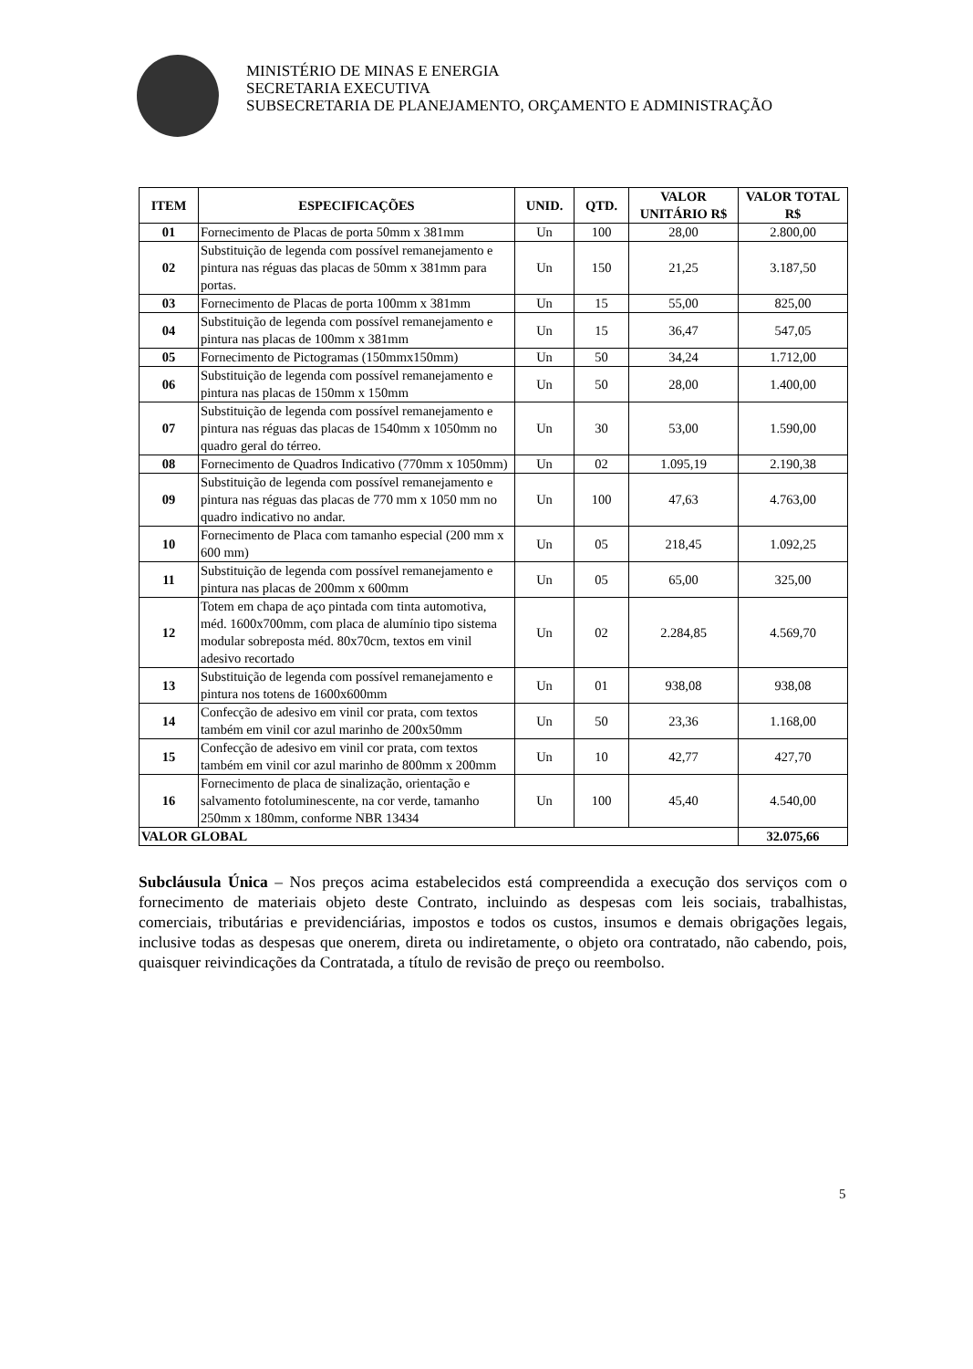MINISTÉRIO DE MINAS E ENERGIA
SECRETARIA EXECUTIVA
SUBSECRETARIA DE PLANEJAMENTO, ORÇAMENTO E ADMINISTRAÇÃO
| ITEM | ESPECIFICAÇÕES | UNID. | QTD. | VALOR UNITÁRIO R$ | VALOR TOTAL R$ |
| --- | --- | --- | --- | --- | --- |
| 01 | Fornecimento de Placas de porta 50mm x 381mm | Un | 100 | 28,00 | 2.800,00 |
| 02 | Substituição de legenda com possível remanejamento e pintura nas réguas das placas de 50mm x 381mm para portas. | Un | 150 | 21,25 | 3.187,50 |
| 03 | Fornecimento de Placas de porta 100mm x 381mm | Un | 15 | 55,00 | 825,00 |
| 04 | Substituição de legenda com possível remanejamento e pintura nas placas de 100mm x 381mm | Un | 15 | 36,47 | 547,05 |
| 05 | Fornecimento de Pictogramas (150mmx150mm) | Un | 50 | 34,24 | 1.712,00 |
| 06 | Substituição de legenda com possível remanejamento e pintura nas placas de 150mm x 150mm | Un | 50 | 28,00 | 1.400,00 |
| 07 | Substituição de legenda com possível remanejamento e pintura nas réguas das placas de 1540mm x 1050mm no quadro geral do térreo. | Un | 30 | 53,00 | 1.590,00 |
| 08 | Fornecimento de Quadros Indicativo (770mm x 1050mm) | Un | 02 | 1.095,19 | 2.190,38 |
| 09 | Substituição de legenda com possível remanejamento e pintura nas réguas das placas de 770 mm x 1050 mm no quadro indicativo no andar. | Un | 100 | 47,63 | 4.763,00 |
| 10 | Fornecimento de Placa com tamanho especial (200 mm x 600 mm) | Un | 05 | 218,45 | 1.092,25 |
| 11 | Substituição de legenda com possível remanejamento e pintura nas placas de 200mm x 600mm | Un | 05 | 65,00 | 325,00 |
| 12 | Totem em chapa de aço pintada com tinta automotiva, méd. 1600x700mm, com placa de alumínio tipo sistema modular sobreposta méd. 80x70cm, textos em vinil adesivo recortado | Un | 02 | 2.284,85 | 4.569,70 |
| 13 | Substituição de legenda com possível remanejamento e pintura nos totens de 1600x600mm | Un | 01 | 938,08 | 938,08 |
| 14 | Confecção de adesivo em vinil cor prata, com textos também em vinil cor azul marinho de 200x50mm | Un | 50 | 23,36 | 1.168,00 |
| 15 | Confecção de adesivo em vinil cor prata, com textos também em vinil cor azul marinho de 800mm x 200mm | Un | 10 | 42,77 | 427,70 |
| 16 | Fornecimento de placa de sinalização, orientação e salvamento fotoluminescente, na cor verde, tamanho 250mm x 180mm, conforme NBR 13434 | Un | 100 | 45,40 | 4.540,00 |
| VALOR GLOBAL | | | | | 32.075,66 |
Subcláusula Única – Nos preços acima estabelecidos está compreendida a execução dos serviços com o fornecimento de materiais objeto deste Contrato, incluindo as despesas com leis sociais, trabalhistas, comerciais, tributárias e previdenciárias, impostos e todos os custos, insumos e demais obrigações legais, inclusive todas as despesas que onerem, direta ou indiretamente, o objeto ora contratado, não cabendo, pois, quaisquer reivindicações da Contratada, a título de revisão de preço ou reembolso.
5